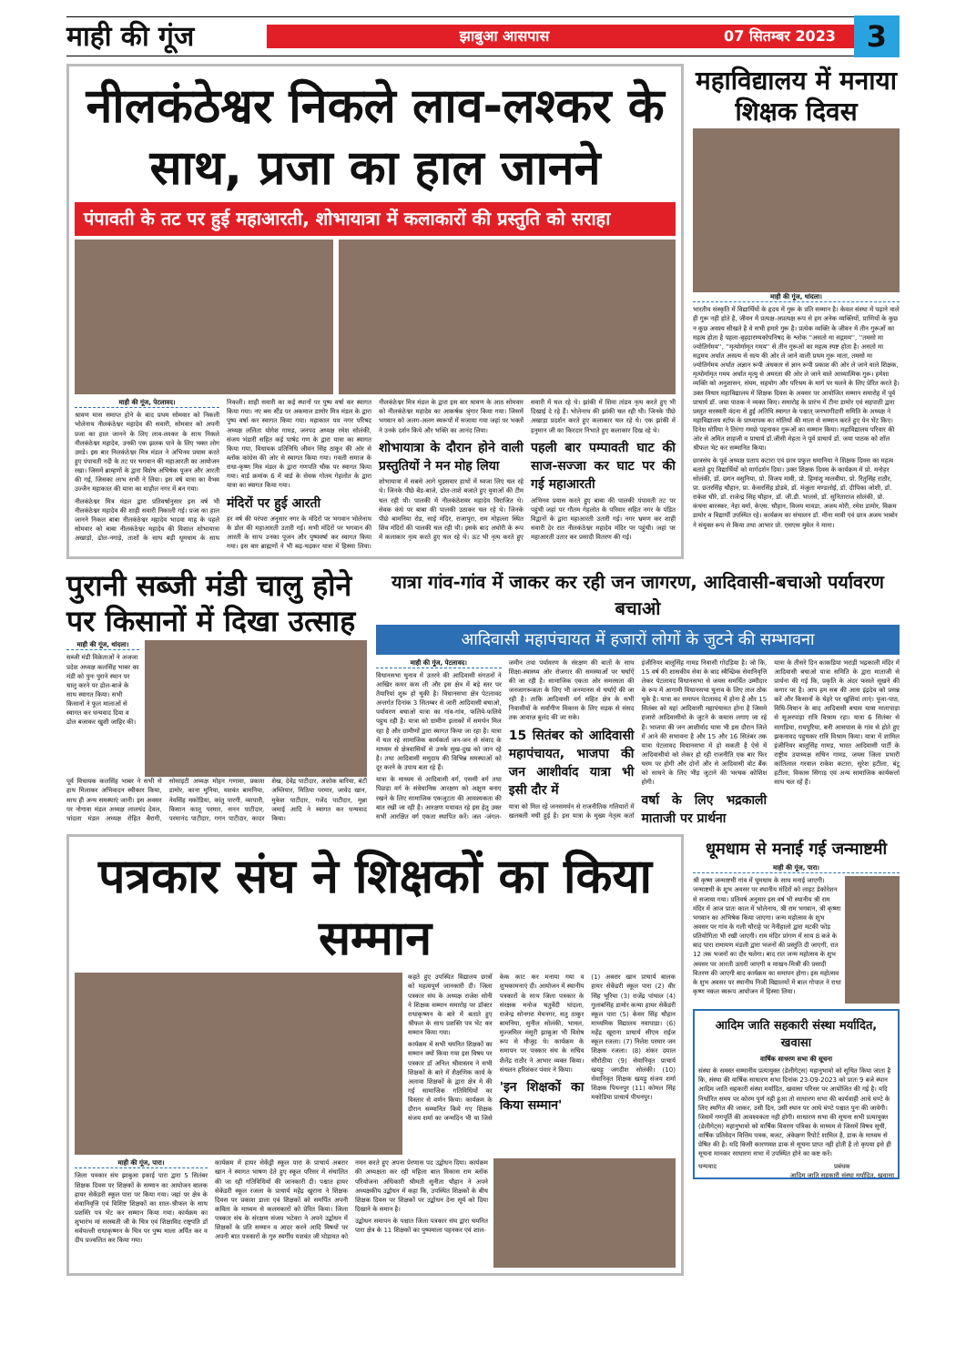माही की गूंज
झाबुआ आसपास 07 सितम्बर 2023
3
नीलकंठेश्वर निकले लाव-लश्कर के साथ, प्रजा का हाल जानने
पंपावती के तट पर हुई महाआरती, शोभायात्रा में कलाकारों की प्रस्तुति को सराहा
माही की गूंज, पेटलावद।
श्रावण मास समाप्त होने के बाद प्रथम सोमवार को निकली भोलेनाथ नीलकंठेश्वर महादेव की सवारी, सोमवार को अपनी प्रजा का हाल जानने के लिए लाव-लश्कर के साथ निकले नीलकंठेश्वर महादेव, उनकी एक झलक पाने के लिए भक्त लोग उमडे। इस बार निलकंठेश्वर मित्र मंडल ने अभिनव प्रयास करते हुए पंपावती नदी के तट पर भगवान की महाआरती का आयोजन रखा। जिसमें ब्राम्हणों के द्वारा विशेष अभिषेक पूजन और आरती की गई, जिसका लाभ सभी ने लिया। इस वर्ष यात्रा का वैभव उज्जैन महाकाल की यात्रा का माहौल नगर में बन गया।
नीलकंठेश्वर मित्र मंडल द्वारा प्रतिवर्षानुसार इस वर्ष भी नीलकंठेश्वर महादेव की शाही सवारी निकाली गई। प्रजा का हाल जानने निकल बाबा नीलकंठेश्वर महादेव भादवा माह के पहले सोमवार को बाबा नीलकंठेश्वर महादेव की विशाल शोभायात्रा अखाड़ो, ढोल-नगाड़े, ताशों के साथ बड़ी धूमधाम के साथ निकली। शाही सवारी का कई स्थानों पर पुष्प वर्षा कर स्वागत किया गया। नए बस स्टैंड पर अकमाल डामोर मित्र मंडल के द्वारा पुष्प वर्षा कर स्वागत किया गया। महाकाल पथ नगर परिषद अध्यक्ष ललिता योगेश गामड, जनपद अध्यक्ष रमेश सोलंकी, संजय भंडारी सहित कई पार्षद गण के द्वारा यात्रा का स्वागत किया गया, विधायक प्रतिनिधि जीवन सिंह ठाकुर की ओर से ब्लॉक कांग्रेस की ओर से स्वागत किया गया। गवली समाज के राधा-कृष्ण मित्र मंडल के द्वारा गणपति चौक पर स्वागत किया गया। वार्ड क्रमांक 6 में वार्ड के सेवक गोतम गेहलोत के द्वारा यात्रा का स्वागत किया गया।
मंदिरों पर हुई आरती
हर वर्ष की परंपरा अनुसार नगर के मंदिरों पर भगवान भोलेनाथ के डोल की महाआरती उतारी गई। सभी मंदिरों पर भगवान की आरती के साथ उनका पूजन और पुष्पवर्षा कर स्वागत किया गया। इस बार ब्राह्मणों ने भी बढ़-चढ़कर यात्रा में हिस्सा लिया। नीलकंठेश्वर मित्र मंडल के द्वारा इस बार श्रावण के आठ सोमवार को नीलकंठेश्वर महादेव का आकर्षक श्रृंगार किया गया। जिसमें भगवान को अलग-अलग स्वरूपों में सजाया गया जहां पर भक्तों ने उनके दर्शन किये और भक्ति का आनंद लिया।
शोभायात्रा के दौरान होने वाली प्रस्तुतियों ने मन मोह लिया
शोभायात्रा में सबसे आगे घुड़सवार हाथों में ध्वजा लिए चल रहे थे। जिनके पीछे बेंड-बाजे, ढोल-ताशे बजाते हुए युवाओं की टीम चल रही थी। पालकी में नीलकंठेशवर महादेव विराजित थे। सेवक कंधे पर बाबा की पालकी उठाकर चल रहे थे। जिनके पीछे बामनिया रोड, साई मंदिर, राजापुरा, राम मोहल्ला स्थित शिव मंदिरों की पालकी चल रही थी। इसके बाद अघोरी के रूप में कलाकार नृत्य करते हुए चल रहे थे। ऊट भी नृत्य करते हुए सवारी में चल रहे थे। झांकी में शिवा तांडव नृत्य करते हुए भी दिखाई दे रहे हैं। भोलेनाथ की झांकी चल रही थी। जिनके पीछे अखाड़ा प्रदर्शन करते हुए कलाकार चल रहे थे। एक झांकी में हनुमान जी का किरदार निभाते हुए कलाकार दिख रहे थे।
पहली बार पम्पावती घाट की साज-सज्जा कर घाट पर की गई महाआरती
अभिनव प्रयास करते हुए बाबा की पालकी पंपावती तट पर पहुंची जहां पर गौतम गेहलोत के परिवार सहित नगर के पंडित विद्वानों के द्वारा महाआरती उतारी गई। नगर भ्रमण कर शाही सवारी देर रात नीलकंठेश्वर महादेव मंदिर पर पहुंची। जहां पर महाआरती उतार कर प्रसादी वितरण की गई।
महाविद्यालय में मनाया शिक्षक दिवस
माही की गूंज, थांदला।
भारतीय संस्कृति में विद्यार्थियों के हृदय में गुरू के प्रति सम्मान है। केवल संस्था में पढ़ाने वाले ही गुरू नही होते है, जीवन में प्रत्यक्ष-अप्रत्यक्ष रूप से हम अनेक व्यक्तियों, प्राणियों के कुछ न कुछ अवश्य सीखते है वे सभी हमारे गुरू है। प्रत्येक व्यक्ति के जीवन में तीन गुरूओं का महत्व होता है पहला-बृहदारण्यकोपनिषद के श्लोक ''असतो मा सद्गमय'', ''तमसो मा ज्योतिर्गमय'', ''मृत्योर्मामृत गमय'' से तीन गुरूओं का महत्व स्पष्ट होता है। असतो मा सद्गमय अर्थात असत्य से सत्य की ओर ले जाने वाली प्रथम गुरू माता, तमसो मा ज्योतिर्गमय अर्थात अज्ञान रूपी अंधकार से ज्ञान रूपी प्रकाश की ओर ले जाने वाले शिक्षक, मृत्योर्मामृत गमय अर्थात मृत्यु से अमरता की ओर ले जाने वाले आध्यात्मिक गुरू। हमेशा व्यक्ति को अनुशासन, संयम, सहयोग और परिश्रम के मार्ग पर चलने के लिए प्रेरित करते है। उक्त विचार महाविद्यालय में शिक्षक दिवस के अवसर पर आयोजित सम्मान समारोह में पूर्व प्राचार्य डॉ. जया पाठक ने व्यक्त किए। समारोह के प्रारंभ में टीना डामोर एवं सहपाठी द्वारा प्रस्तुत सरस्वती वंदना से हुई अतिथि स्वागत के पश्चात् जनभागीदारी समिति के अध्यक्ष ने महाविद्यालय स्टॉफ के प्राध्यापक का मोतियों की माला से सम्मान करते हुए पेन भेंट किए। दिनेश मोरिया ने तिरंगा गमछे पहनाकर गुरूओं का सम्मान किया। महाविद्यालय परिवार की ओर से अमित शाहजी व प्राचार्य डॉ.जीसी मेहता ने पूर्व प्राचार्य डॉ. जया पाठक को शॉल श्रीफल भेट कर सम्मानित किया।
छात्रसंघ के पूर्व अध्यक्ष प्रताप कटारा एवं छात्र प्रफुल धमानिया ने शिक्षक दिवस का महत्व बताते हुए विद्यार्थियों को मार्गदर्शन दिया। उक्त शिक्षक दिवस के कार्यक्रम में प्रो. मनोहर सोलंकी, डॉ. छगन वसुनिया, प्रो. विजय मावी, प्रो. हिमांशु मालवीया, प्रो. रितुसिंह राठौर, प्रा. छतरसिंह चौहान, प्रा. केसरसिंह डोडवे, डॉ. मंजुला मण्डलोई, डॉ. दीपिका जोशी, डॉ. राकेश चौरे, डॉ. राजेन्द्र सिह चौहान, डॉ. जी.डी. भालसे, डॉ. सुनिताराज सोलंकी, प्रो. कंचना बारस्कर, नेहा वर्मा, केएस. चौहान, विजय मावडा, अजय मोरी, रमेश डामोर, विक्रम डामोर व विद्यार्थी उपस्थित रहे। कार्यक्रम का संचालन डॉ. मीना मावी एवं छात्र अजय भाबोर ने संयुक्त रूप से किया तथा आभार प्रो. एसएस मुवेल ने माना।
पुरानी सब्जी मंडी चालु होने पर किसानों में दिखा उत्साह
माही की गूंज, थांदला।
सब्जी मंडी विक्रेताओं ने अजजा प्रदेश अध्यक्ष कलसिंह भाबर का मंडी को पुनः पुराने स्थान पर चालु करने पर ढोल-बाजे के साथ स्वागत किया। सभी किसानों ने फूल मालाओं से स्वागत कर धन्यवाद दिया व ढोल बजाकर खुशी जाहिर की।
पूर्व विधायक कलसिंह भाबर ने सभी से हाथ मिलाकर अभिवादन स्वीकार किया, साथ ही अन्य समस्याएं जानी। इस अवसर पर नोगावा मंडल अध्यक्ष लालचंद देवल, थांदला मंडल अध्यक्ष रोहित बैरागी, सोसाइटी अध्यक्ष मोहन गणावा, प्रकाश डामोर, काना मुनिया, यशवंत बामनिया, नेवसिंह मकोडिया, कांतु पारगी, व्यापारी, किसान कालू परमार, सनन पाटीदार, परमानंद पाटीदार, गगन पाटीदार, कादर शेख, देवेंद्र पाटीदार, अशोक बारिया, बंटी अम्लियार, मिठिया परमार, जावेद खान, मुकेश पाटीदार, गजेंद पाटीदार, मुन्ना जमाई आदि ने स्वागत कर धन्यवाद किया।
यात्रा गांव-गांव में जाकर कर रही जन जागरण, आदिवासी-बचाओ पर्यावरण बचाओ
आदिवासी महापंचायत में हजारों लोगों के जुटने की सम्भावना
माही की गूंज, पेटलावद।
विधानसभा चुनाव में उतरने की आदिवासी संगठनों ने आखिर कमर कस ली और इस क्षेत्र में बड़े स्तर पर तैयारियां शुरू हो चुकी है। विधानसभा क्षेत्र पेटलावद अन्तर्गत दिनांक 3 सितम्बर से जारी आदिवासी बचाओ, पर्यावरण बचाओ यात्रा का गांव-गांव, फलिये-फलिये पहुच रही है। यात्रा को ग्रामीण इलाकों में समर्थन मिल रहा है और ग्रामीणों द्वारा स्वागत किया जा रहा है। यात्रा में चल रहे सामाजिक कार्यकर्ता जन-जन से संवाद के माध्यम से क्षेत्रवासियों से उनके सुख-दुख को जान रहे है। तथा आदिवासी समुदाय की विभिन्न समस्याओं को दूर करने के उपाय बता रहे हैं।
यात्रा के माध्यम से आदिवासी वर्ग, एससी वर्ग तथा पिछड़ा वर्ग के संवेधानिक आरक्षण को अक्षुण बनाए रखने के लिए सामाजिक एकजुटता की आवश्यकता की बात रखी जा रही है। आरक्षण यथावत रहे इस हेतु उक्त सभी आरक्षित वर्ग एकता स्थापित करें। जल -जंगल- जमीन तथा पर्यावरण के संरक्षण की बातों के साथ शिक्षा-स्वास्थ्य ओर रोजगार की समस्याओं पर चर्चाऐं की जा रही है। सामाजिक एकता ओर समरसता की जनजागरूकता के लिए भी जनमानस से चर्चाऐं की जा रही है। ताकि आदिवासी वर्ग सहित क्षेत्र के सभी निवासीयों के सर्वांगीण विकास के लिए सड़क से संसद तक आवाज़ बुलंद की जा सके।
15 सितंबर को आदिवासी महापंचायत, भाजपा की जन आशीर्वाद यात्रा भी इसी दौर में
यात्रा को मिल रहे जनसमर्थन से राजनीतिक गलियारों में खलबली मची हुई है। इस यात्रा के मुख्य नेतृत्व कर्ता इंजीनियर बालूसिंह गामड निवासी गोदड़िया है। जो कि, 15 वर्ष की शासकीय सेवा के बाद स्वैच्छिक सेवानिवृत्ति लेकर पेटलावद विधानसभा से जयस समर्थित उम्मीदार के रूप में आगामी विधानसभा चुनाव के लिए ताल ठोक चुके है। यात्रा का समापन पेटलावद में होना है और 15 सितंबर को यहां आदिवासी महापंचायत होना है जिसमे हजारो आदिवासीयो के जुटने के कयास लगाए जा रहे हैं। भाजपा की जन आशीर्वाद यात्रा भी इस दौरान जिले में आने की सभावना है और 15 और 16 सितंबर तक यात्रा पेटलावद विधानसभा में हो सकती है ऐसे में आदिवासीयो को लेकर हो रही राजनीति एक बार फिर चरम पर होगी और दोनों और से आदिवासी वोट बैंक को साधने के लिए भीड़ जुटाने की भरचक कोशिश होगी।
वर्षा के लिए भद्रकाली माताजी पर प्रार्थना
यात्रा के तीसरे दिन काकडिया भराड़ी भद्रकाली मंदिर में आदिवासी बचाओ यात्रा समिति के द्वारा माताजी से प्रार्थना की गई कि, प्रकृति के अंदर फसले सूखने की कगार पर है। आप हम सब की आस इंद्रदेव को प्रसन्न करें और किसानों के चेहरे पर खुशियां लाएं। पूजा-पाठ, विधि-विधान के बाद आदिवासी बचाव यात्रा मातापाड़ा से सूअरपाड़ा रात्रि विश्राम रहा। यात्रा 6 सितंबर से सागडिया, रायपुरिया, बनी आसपास के गांव से होते हुए झकनावद पहुचकर रात्रि विश्राम किया। यात्रा में शामिल इंजीनियर बालूसिंह गामड, भारत आदिवासी पार्टी के राष्ट्रीय उपाध्यक्ष सचिन गामड, जयस जिला प्रभारी कांतिलाल गरवाल राकेश कटारा, सुरेश हटीला, बंटू हटीला, विकास सिंगाड़ एवं अन्य सामाजिक कार्यकर्त्ता साथ चल रहें हैं।
पत्रकार संघ ने शिक्षकों का किया सम्मान
कहते हुए उपस्थित विद्यालय छात्रों को महत्वपूर्ण जानकारी दी। जिला पत्रकार संघ के अध्यक्ष राजेश सोनी ने शिक्षक सम्मान समारोह पर डॉक्टर राधाकृष्णन के बारे में बताते हुए श्रीफल के साथ प्रशस्ति पत्र भेंट कर सम्मान किया गया।
कार्यक्रम में सभी चयनित शिक्षकों का सम्मान क्यों किया गया इस विषय पर पत्रकार डॉ अनिल श्रीवास्तव ने सभी शिक्षकों के बारे में शैक्षणिक कार्य के अलावा शिक्षकों के द्वारा क्षेत्र मे की गई सामाजिक गतिविधियों का विस्तार से वर्णन किया। कार्यक्रम के दौरान सम्मानित किये गए शिक्षक संजय शर्मा का जन्मदिन भी था जिसे केक काट कर मनाया गया व शुभकामनाएं दी। आयोजन में स्थानीय पत्रकारों के साथ जिला पत्रकार के संरक्षक मनोज चतुर्वेदी थांदला, राजेन्द्र सोनगरा मेघनगर, सतु ठाकुर बामनिया, सुनील सोलंकी, भामल, मुज्जमिल मंसूरी झाबुआ भी विशेष रूप से मौजूद थे। कार्यक्रम के समापन पर पत्रकार संघ के सचिव शैलेंद्र राठौर ने आभार व्यक्त किया। संचलन हरिशंकर पंवार ने किया।
'इन शिक्षकों का किया सम्मान'
(1) अबरार खान प्राचार्य बालक हायर सेकेंडरी स्कूल पारा (2) वीर सिंह भूरिया (3) राजेंद्र पांचाल (4) गुलाबसिंह डामोर कन्या हायर सेकेंडरी स्कूल पारा (5) केसर सिंह चौहान माध्यमिक विद्यालय नवापाडा। (6) महेंद्र खूराना प्राचार्य सीएम राईज स्कूल रजला। (7) निलेश परमार जन शिक्षक रजला। (8) शंकर दयाल सौरोठीया (9) सेवानिवृत प्राचार्य खयड़ु जगदीश सोलंकी। (10) सेवानिवृत शिक्षक खयड़ु संजय शर्मा शिक्षक पिथनपुर (11) कोमल सिंह मकोडिया प्राचार्य पीथनपुर।
माही की गूंज, पारा।
जिला पत्रकार संघ झाबुआ इकाई पारा द्वारा 5 सितंबर शिक्षक दिवस पर शिक्षकों के सम्मान का आयोजन बालक हायर सेकेंडरी स्कूल पारा पर किया गया। जहां पर क्षेत्र के सेवानिवृत्ति एवं विशिष्ट शिक्षकों का शाल-श्रीफल के साथ प्रशस्ति पत्र भेंट कर सम्मान किया गया। कार्यक्रम का शुभारंभ मां सरस्वती जी के चित्र एवं शिक्षाविद राष्ट्रपति डॉ सर्वपल्ली राधाकृष्णन के चित्र पर पुष्प माला अर्पित कर व दीप प्रज्वलित कर किया गया।
कार्यक्रम में हायर सेकेंड्री स्कूल पारा के प्राचार्य अबरार खान ने स्वागत भाषण देते हुए स्कूल परिसर में संचालित की जा रही गतिविधियों की जानकारी दी। पश्चात हायर सेकेंडरी स्कूल रजला के प्राचार्य महेंद्र खुराना ने शिक्षक दिवस पर प्रकाश डाला एवं शिक्षकों को समर्पित अपनी कविता के माध्यम से कलमकारों को प्रेरित किया। जिला पत्रकार संघ के संरक्षण संजय भटेवरा ने अपने उद्बोधन में शिक्षकों के प्रति सम्मान व आदर करने आदि विषयों पर अपनी बात पत्रकारों के गुरु स्वर्गीय यशवंत जी घोड़ावत को नमन करते हुए अपना प्रेरणास पद उद्बोधन दिया। कार्यक्रम की अध्यक्षता कर रही महिला बाल विकास राम ब्लॉक परियोजना अधिकारी श्रीमती सुनीता चौहान ने अपने अध्यक्षकीय उद्बोधन में कहा कि, उपस्थित शिक्षकों के बीच शिक्षक दिवस पर शिक्षकों पर उद्बोधन देना सूर्य को दिया दिखाने के समान है।
उद्बोधन समापन के पश्चात जिला पत्रकार संघ द्वारा चयनित पारा क्षेत्र के 11 शिक्षकों का पुष्पमाला पहनकर एवं शाल-
धूमधाम से मनाई गई जन्माष्टमी
माही की गूंज, पारा।
श्री कृष्ण जन्माष्टमी गांव में धूमधाम के साथ मनाई जाएगी। जन्माष्टमी के शुभ अवसर पर स्थानीय मंदिरों को लाइट डेकोरेशन से सजाया गया। प्रतिवर्ष अनुसार इस वर्ष भी स्थानीय श्री राम मंदिर में आज प्रातः काल में भोलेनाथ, श्री राम भगवान, श्री कृष्णा भगवान का अभिषेक किया जाएगा। जन्म महोत्सव के शुभ अवसर पर गांव के गली चौराहे पर नैनीहालो द्वारा मटकी फोड़ प्रतियोगिता भी रखी जाएगी। राम मंदिर प्रांगण में साय 8 बजे के बाद पारा रामायण मंडली द्वारा भजनों की प्रस्तुति दी जाएगी, रात 12 तक भजनों का दौर चलेगा। बाद रात जन्म महोत्सव के शुभ अवसर पर आरती उतारी जाएगी व माखन-मिश्री की प्रसादी वितरण की जाएगी बाद कार्यक्रम का समापन होगा। इस महोत्सव के शुभ अवसर पर स्थानीय निजी विद्यालयों में बाल गोपाल ने राधा कृष्ण नकल स्वरूप आयोजन में हिस्सा लिया।
आदिम जाति सहकारी संस्था मर्यादित, खवासा
वार्षिक साधरण सभा की सूचना
संस्था के समस्त सम्मानीय प्रत्यायुक्त (डेलीगेट्स) महानुभावो को सूचित किया जाता है कि, संस्था की वार्षिक साधारण सभा दिनांक 23-09-2023 को प्रातः 9 बजे स्थान आदिम जाति सहकारी संस्था मर्यादित, खवासा परिसर पर आयोजित की गई है। यदि निर्धारित समय पर कोरम पूर्ण नही हुआ तो साधारण सभा की कार्यवाही आधे घण्टे के लिए स्थगित की जाकर, उसी दिन, उसी स्थान पर आधे घंण्टे पश्चात पुनः की जावेगी। जिसमें गणपूर्ति की आवश्यकता नही होगी। साधारण सभा की सूचना सभी प्रत्यायुक्त (डेलीगेट्स) महानुभावो को वार्षिक विवरण पत्रिका के माध्यम से जिसमें विषय सूची, वार्षिक प्रतिवेदन वित्तिय पत्रक, बजट, अंकेक्षण रिपोर्ट शामिल है, डाक के माध्यम से प्रेषित की है। यदि किसी कारणवश डाक से सूचना प्राप्त नही होती है तो कृपया इसे ही सूचना मानकर साधारण सभा में उपस्थित होने का कष्ट करें।
धन्यवाद प्रबंधक
आदिम जाति सहकारी संस्था मर्यादित, खवासा